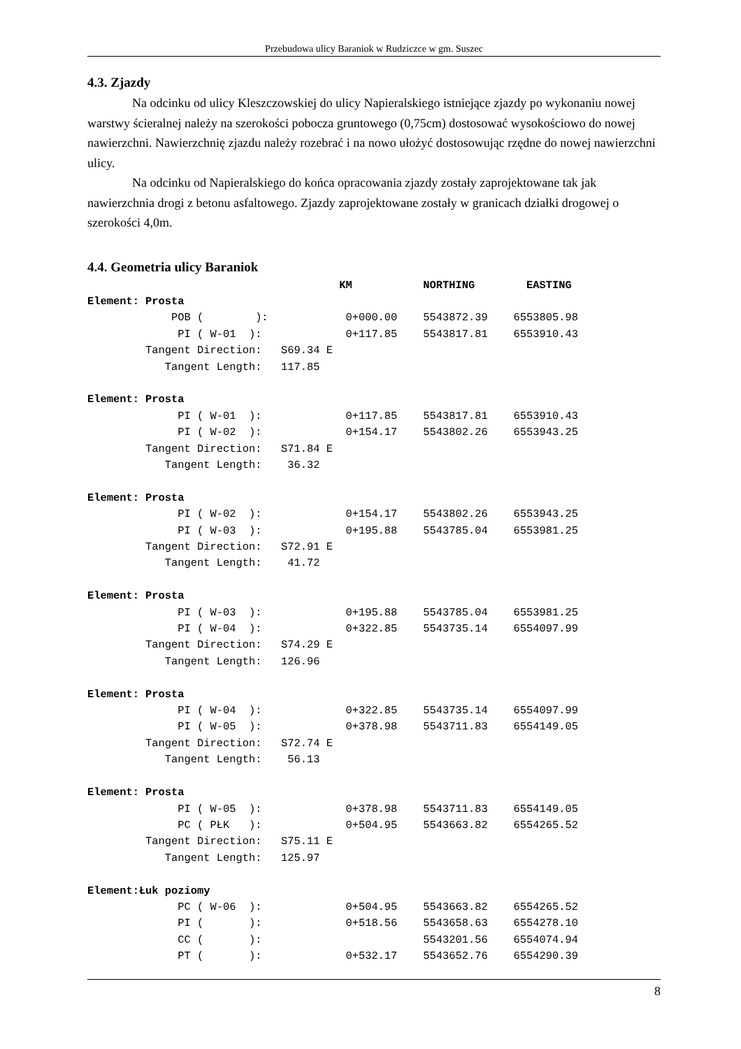Przebudowa ulicy Baraniok w Rudziczce w gm. Suszec
4.3. Zjazdy
Na odcinku od ulicy Kleszczowskiej do ulicy Napieralskiego istniejące zjazdy po wykonaniu nowej warstwy ścieralnej należy na szerokości pobocza gruntowego (0,75cm) dostosować wysokościowo do nowej nawierzchni. Nawierzchnię zjazdu należy rozebrać i na nowo ułożyć dostosowując rzędne do nowej nawierzchni ulicy.
Na odcinku od Napieralskiego do końca opracowania zjazdy zostały zaprojektowane tak jak nawierzchnia drogi z betonu asfaltowego. Zjazdy zaprojektowane zostały w granicach działki drogowej o szerokości 4,0m.
4.4. Geometria ulicy Baraniok
                                       KM           NORTHING        EASTING
Element: Prosta
             POB (        ):            0+000.00    5543872.39    6553805.98
              PI ( W-01  ):             0+117.85    5543817.81    6553910.43
         Tangent Direction:   S69.34 E
            Tangent Length:   117.85

Element: Prosta
              PI ( W-01  ):             0+117.85    5543817.81    6553910.43
              PI ( W-02  ):             0+154.17    5543802.26    6553943.25
         Tangent Direction:   S71.84 E
            Tangent Length:    36.32

Element: Prosta
              PI ( W-02  ):             0+154.17    5543802.26    6553943.25
              PI ( W-03  ):             0+195.88    5543785.04    6553981.25
         Tangent Direction:   S72.91 E
            Tangent Length:    41.72

Element: Prosta
              PI ( W-03  ):             0+195.88    5543785.04    6553981.25
              PI ( W-04  ):             0+322.85    5543735.14    6554097.99
         Tangent Direction:   S74.29 E
            Tangent Length:   126.96

Element: Prosta
              PI ( W-04  ):             0+322.85    5543735.14    6554097.99
              PI ( W-05  ):             0+378.98    5543711.83    6554149.05
         Tangent Direction:   S72.74 E
            Tangent Length:    56.13

Element: Prosta
              PI ( W-05  ):             0+378.98    5543711.83    6554149.05
              PC ( PŁK   ):             0+504.95    5543663.82    6554265.52
         Tangent Direction:   S75.11 E
            Tangent Length:   125.97

Element:Łuk poziomy
              PC ( W-06  ):             0+504.95    5543663.82    6554265.52
              PI (       ):             0+518.56    5543658.63    6554278.10
              CC (       ):                         5543201.56    6554074.94
              PT (       ):             0+532.17    5543652.76    6554290.39
8